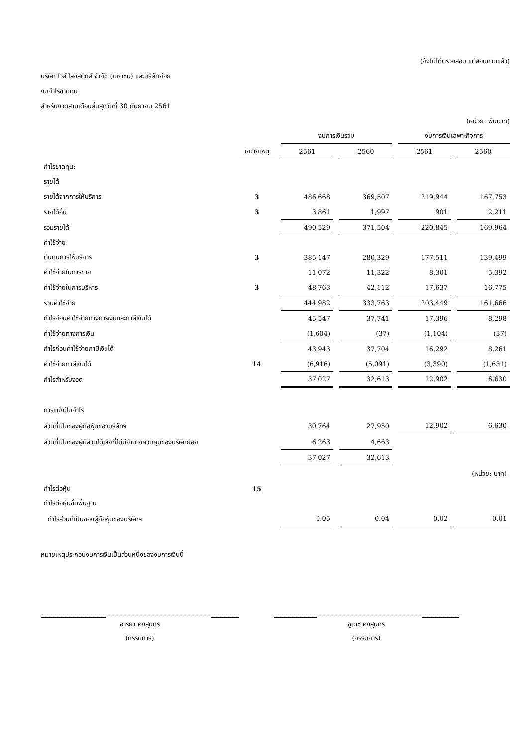(ยังไม่ได้ตรวจสอบ แต่สอบทานแล้ว)
บริษัท ไวส์ โลจิสติกส์ จำกัด (มหาชน) และบริษัทย่อย
งบกำไรขาดทุน
สำหรับงวดสามเดือนสิ้นสุดวันที่ 30 กันยายน 2561
(หน่วย: พันบาท)
| | | งบการเงินรวม | | งบการเงินเฉพาะกิจการ | |
| --- | --- | --- | --- | --- | --- |
| | หมายเหตุ | 2561 | 2560 | 2561 | 2560 |
| กำไรขาดทุน: | | | | | |
| รายได้ | | | | | |
| รายได้จากการให้บริการ | 3 | 486,668 | 369,507 | 219,944 | 167,753 |
| รายได้อื่น | 3 | 3,861 | 1,997 | 901 | 2,211 |
| รวมรายได้ | | 490,529 | 371,504 | 220,845 | 169,964 |
| ค่าใช้จ่าย | | | | | |
| ต้นทุนการให้บริการ | 3 | 385,147 | 280,329 | 177,511 | 139,499 |
| ค่าใช้จ่ายในการขาย | | 11,072 | 11,322 | 8,301 | 5,392 |
| ค่าใช้จ่ายในการบริหาร | 3 | 48,763 | 42,112 | 17,637 | 16,775 |
| รวมค่าใช้จ่าย | | 444,982 | 333,763 | 203,449 | 161,666 |
| กำไรก่อนค่าใช้จ่ายทางการเงินและภาษีเงินได้ | | 45,547 | 37,741 | 17,396 | 8,298 |
| ค่าใช้จ่ายทางการเงิน | | (1,604) | (37) | (1,104) | (37) |
| กำไรก่อนค่าใช้จ่ายภาษีเงินได้ | | 43,943 | 37,704 | 16,292 | 8,261 |
| ค่าใช้จ่ายภาษีเงินได้ | 14 | (6,916) | (5,091) | (3,390) | (1,631) |
| กำไรสำหรับงวด | | 37,027 | 32,613 | 12,902 | 6,630 |
| การแบ่งปันกำไร | | | | | |
| ส่วนที่เป็นของผู้ถือหุ้นของบริษัทฯ | | 30,764 | 27,950 | 12,902 | 6,630 |
| ส่วนที่เป็นของผู้มีส่วนได้เสียที่ไม่มีอำนาจควบคุมของบริษัทย่อย | | 6,263 | 4,663 | | |
| | | 37,027 | 32,613 | | |
| (หน่วย: บาท) | | | | | |
| กำไรต่อหุ้น | 15 | | | | |
| กำไรต่อหุ้นขั้นพื้นฐาน | | | | | |
| กำไรส่วนที่เป็นของผู้ถือหุ้นของบริษัทฯ | | 0.05 | 0.04 | 0.02 | 0.01 |
หมายเหตุประกอบงบการเงินเป็นส่วนหนึ่งของงบการเงินนี้
อารยา คงสุนทร
(กรรมการ)
ชูเดช คงสุนทร
(กรรมการ)